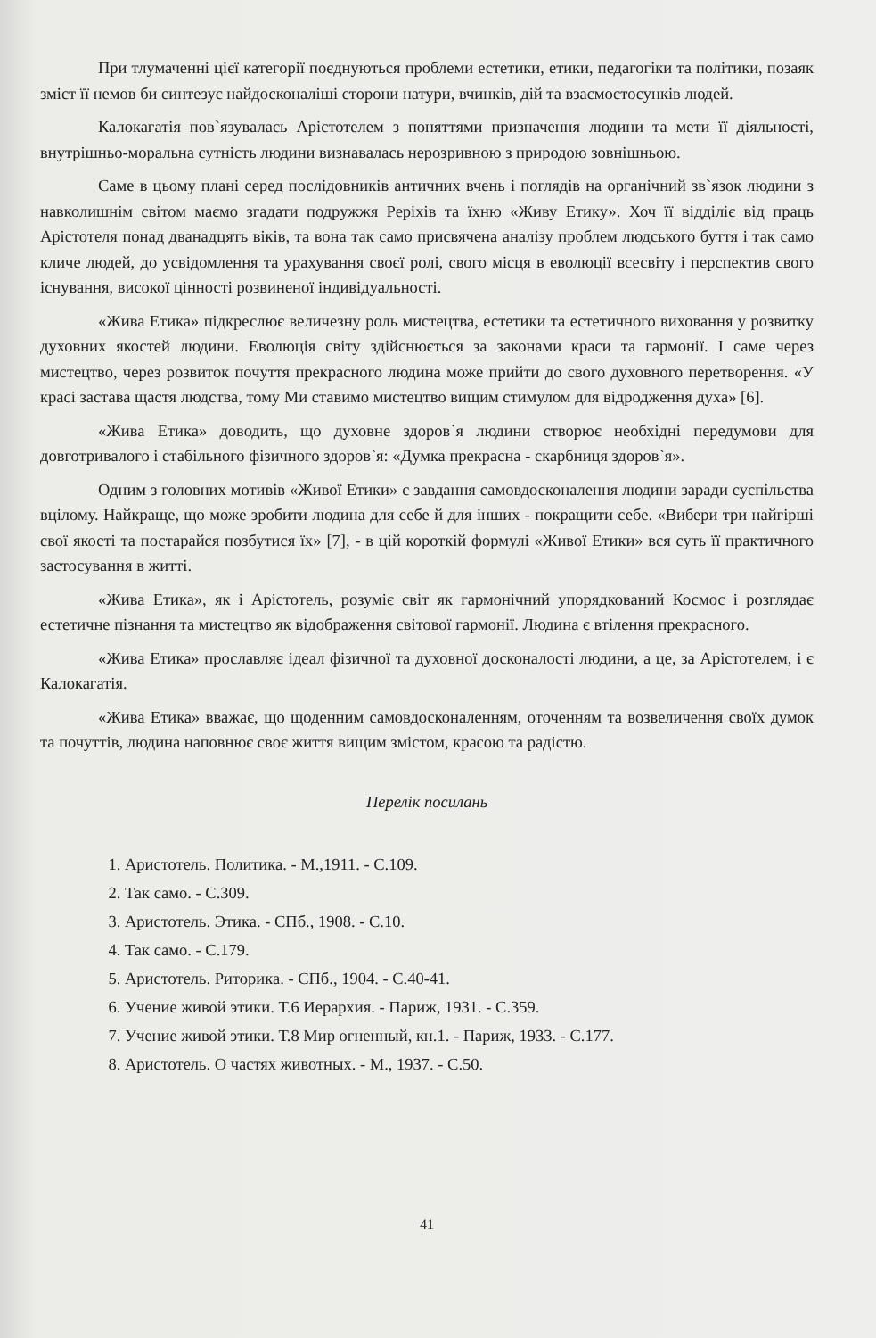При тлумаченні цієї категорії поєднуються проблеми естетики, етики, педагогіки та політики, позаяк зміст її немов би синтезує найдосконаліші сторони натури, вчинків, дій та взаємостосунків людей.
Калокагатія пов`язувалась Арістотелем з поняттями призначення людини та мети її діяльності, внутрішньо-моральна сутність людини визнавалась нерозривною з природою зовнішньою.
Саме в цьому плані серед послідовників античних вчень і поглядів на органічний зв`язок людини з навколишнім світом маємо згадати подружжя Реріхів та їхню «Живу Етику». Хоч її відділіє від праць Арістотеля понад дванадцять віків, та вона так само присвячена аналізу проблем людського буття і так само кличе людей, до усвідомлення та урахування своєї ролі, свого місця в еволюції всесвіту і перспектив свого існування, високої цінності розвиненої індивідуальності.
«Жива Етика» підкреслює величезну роль мистецтва, естетики та естетичного виховання у розвитку духовних якостей людини. Еволюція світу здійснюється за законами краси та гармонії. І саме через мистецтво, через розвиток почуття прекрасного людина може прийти до свого духовного перетворення. «У красі застава щастя людства, тому Ми ставимо мистецтво вищим стимулом для відродження духа» [6].
«Жива Етика» доводить, що духовне здоров`я людини створює необхідні передумови для довготривалого і стабільного фізичного здоров`я: «Думка прекрасна - скарбниця здоров`я».
Одним з головних мотивів «Живої Етики» є завдання самовдосконалення людини заради суспільства вцілому. Найкраще, що може зробити людина для себе й для інших - покращити себе. «Вибери три найгірші свої якості та постарайся позбутися їх» [7], - в цій короткій формулі «Живої Етики» вся суть її практичного застосування в житті.
«Жива Етика», як і Арістотель, розуміє світ як гармонічний упорядкований Космос і розглядає естетичне пізнання та мистецтво як відображення світової гармонії. Людина є втілення прекрасного.
«Жива Етика» прославляє ідеал фізичної та духовної досконалості людини, а це, за Арістотелем, і є Калокагатія.
«Жива Етика» вважає, що щоденним самовдосконаленням, оточенням та возвеличення своїх думок та почуттів, людина наповнює своє життя вищим змістом, красою та радістю.
Перелік посилань
1. Аристотель. Политика. - М.,1911. - С.109.
2. Так само. - С.309.
3. Аристотель. Этика. - СПб., 1908. - С.10.
4. Так само. - С.179.
5. Аристотель. Риторика. - СПб., 1904. - С.40-41.
6. Учение живой этики. Т.6 Иерархия. - Париж, 1931. - С.359.
7. Учение живой этики. Т.8 Мир огненный, кн.1. - Париж, 1933. - С.177.
8. Аристотель. О частях животных. - М., 1937. - С.50.
41